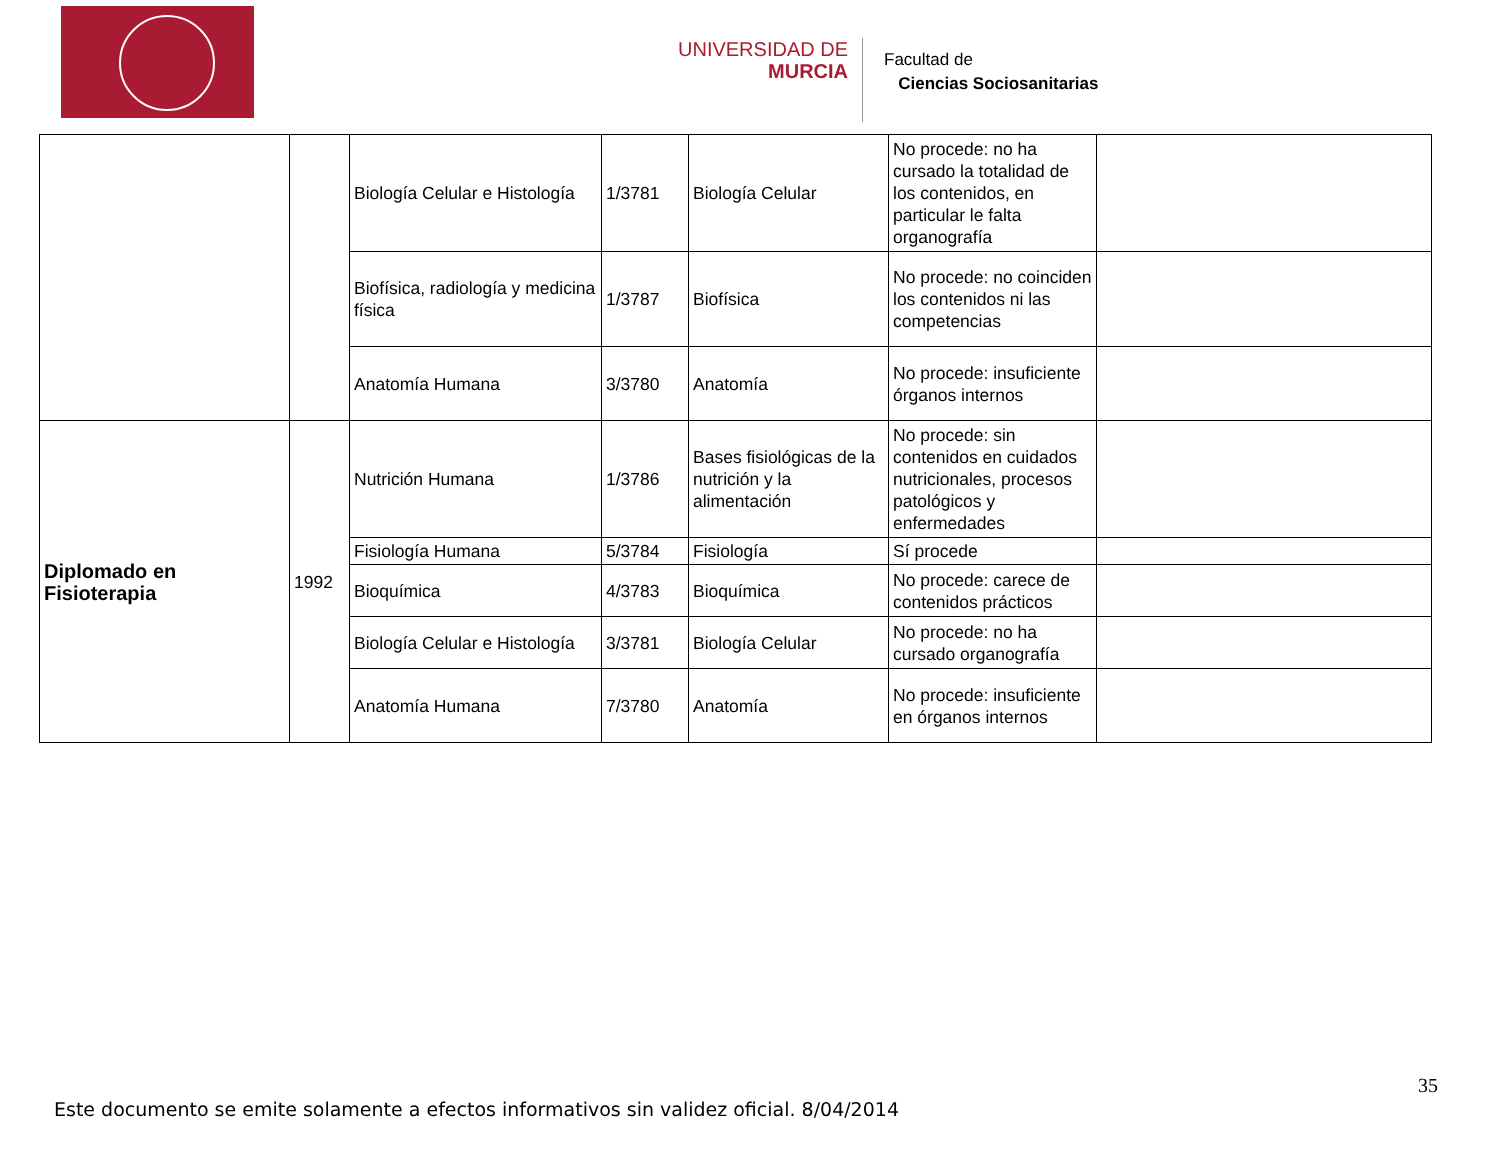UNIVERSIDAD DE
MURCIA
Facultad de
Ciencias Sociosanitarias
| | | Biología Celular e Histología | 1/3781 | Biología Celular | No procede: no ha cursado la totalidad de los contenidos, en particular le falta organografía | |
| | | Biofísica, radiología y medicina física | 1/3787 | Biofísica | No procede: no coinciden los contenidos ni las competencias | |
| | | Anatomía Humana | 3/3780 | Anatomía | No procede: insuficiente órganos internos | |
| Diplomado en Fisioterapia | 1992 | Nutrición Humana | 1/3786 | Bases fisiológicas de la nutrición y la alimentación | No procede: sin contenidos en cuidados nutricionales, procesos patológicos y enfermedades | |
| | | Fisiología Humana | 5/3784 | Fisiología | Sí procede | |
| | | Bioquímica | 4/3783 | Bioquímica | No procede: carece de contenidos prácticos | |
| | | Biología Celular e Histología | 3/3781 | Biología Celular | No procede: no ha cursado organografía | |
| | | Anatomía Humana | 7/3780 | Anatomía | No procede: insuficiente en órganos internos | |
35
Este documento se emite solamente a efectos informativos sin validez oficial. 8/04/2014